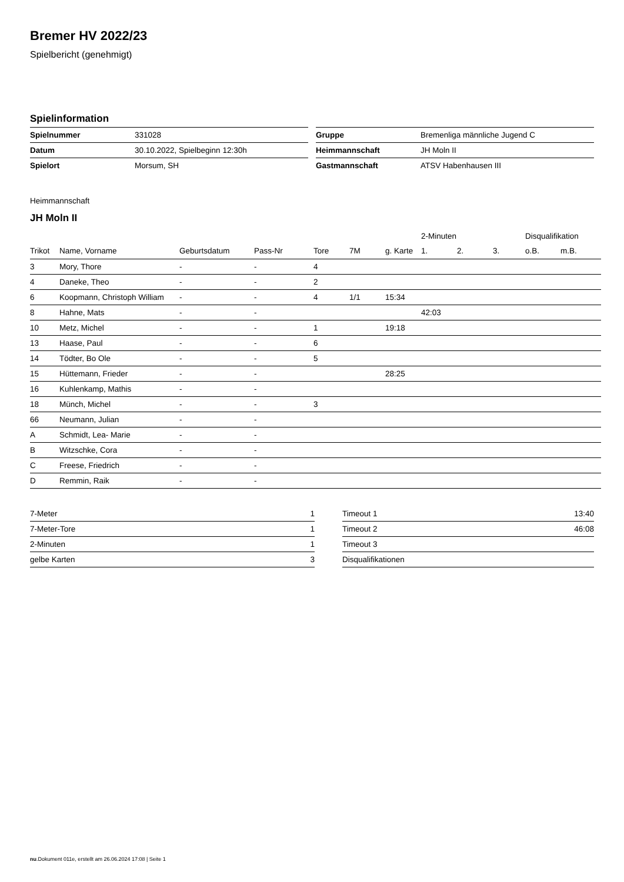Bremer HV 2022/23
Spielbericht (genehmigt)
Spielinformation
| Spielnummer | 331028 |
| Datum | 30.10.2022, Spielbeginn 12:30h |
| Spielort | Morsum, SH |
| Gruppe | Bremenliga männliche Jugend C |
| Heimmannschaft | JH Moln II |
| Gastmannschaft | ATSV Habenhausen III |
Heimmannschaft
JH Moln II
| | | | | | | | 2-Minuten | | | Disqualifikation | |
| --- | --- | --- | --- | --- | --- | --- | --- | --- | --- | --- | --- |
| Trikot | Name, Vorname | Geburtsdatum | Pass-Nr | Tore | 7M | g. Karte | 1. | 2. | 3. | o.B. | m.B. |
| 3 | Mory, Thore | - | - | 4 | | | | | | | |
| 4 | Daneke, Theo | - | - | 2 | | | | | | | |
| 6 | Koopmann, Christoph William | - | - | 4 | 1/1 | 15:34 | | | | | |
| 8 | Hahne, Mats | - | - | | | | 42:03 | | | | |
| 10 | Metz, Michel | - | - | 1 | | 19:18 | | | | | |
| 13 | Haase, Paul | - | - | 6 | | | | | | | |
| 14 | Tödter, Bo Ole | - | - | 5 | | | | | | | |
| 15 | Hüttemann, Frieder | - | - | | | 28:25 | | | | | |
| 16 | Kuhlenkamp, Mathis | - | - | | | | | | | | |
| 18 | Münch, Michel | - | - | 3 | | | | | | | |
| 66 | Neumann, Julian | - | - | | | | | | | | |
| A | Schmidt, Lea- Marie | - | - | | | | | | | | |
| B | Witzschke, Cora | - | - | | | | | | | | |
| C | Freese, Friedrich | - | - | | | | | | | | |
| D | Remmin, Raik | - | - | | | | | | | | |
| 7-Meter | 1 |
| 7-Meter-Tore | 1 |
| 2-Minuten | 1 |
| gelbe Karten | 3 |
| Timeout 1 | 13:40 |
| Timeout 2 | 46:08 |
| Timeout 3 | |
| Disqualifikationen | |
nu.Dokument 011e, erstellt am 26.06.2024 17:08 | Seite 1